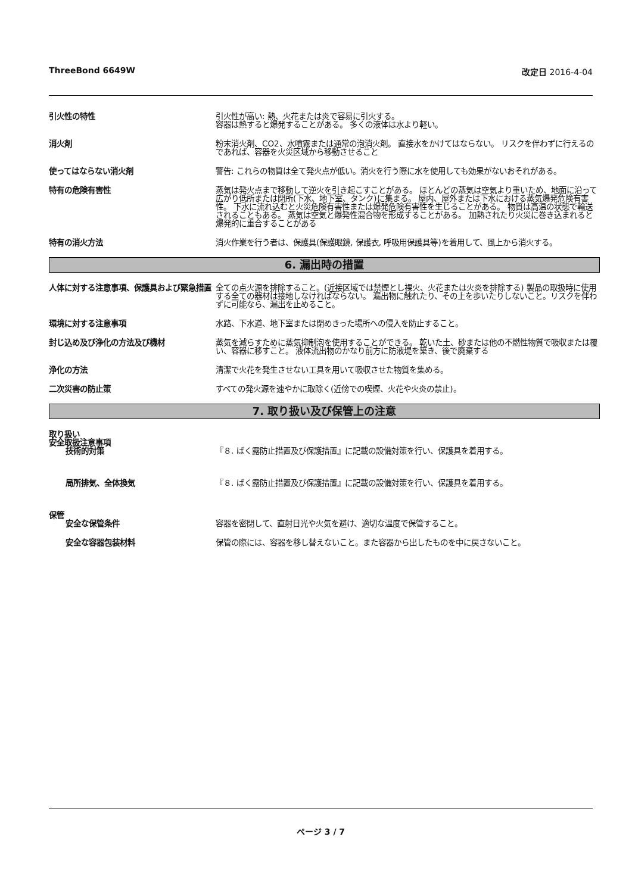ThreeBond 6649W 改定日 2016-4-04
引火性の特性 引火性が高い: 熱、火花または炎で容易に引火する。
容器は熱すると爆発することがある。 多くの液体は水より軽い。
消火剤 粉末消火剤、CO2、水噴霧または通常の泡消火剤。 直接水をかけてはならない。 リスクを伴わずに行えるのであれば、容器を火災区域から移動させること
使ってはならない消火剤 警告: これらの物質は全て発火点が低い。消火を行う際に水を使用しても効果がないおそれがある。
特有の危険有害性 蒸気は発火点まで移動して逆火を引き起こすことがある。 ほとんどの蒸気は空気より重いため、地面に沿って広がり低所または閉所(下水、地下室、タンク)に集まる。 屋内、屋外または下水における蒸気爆発危険有害性。 下水に流れ込むと火災危険有害性または爆発危険有害性を生じることがある。 物質は高温の状態で輸送されることもある。 蒸気は空気と爆発性混合物を形成することがある。 加熱されたり火災に巻き込まれると爆発的に重合することがある
特有の消火方法 消火作業を行う者は、保護具(保護眼鏡, 保護衣, 呼吸用保護具等)を着用して、風上から消火する。
6. 漏出時の措置
人体に対する注意事項、保護具および緊急措置
全ての点火源を排除すること。(近接区域では禁煙とし裸火、火花または火炎を排除する) 製品の取扱時に使用する全ての器材は接地しなければならない。 漏出物に触れたり、その上を歩いたりしないこと。リスクを伴わずに可能なら、漏出を止めること。
環境に対する注意事項 水路、下水道、地下室または閉めきった場所への侵入を防止すること。
封じ込め及び浄化の方法及び機材 蒸気を減らすために蒸気抑制泡を使用することができる。 乾いた土、砂または他の不燃性物質で吸収または覆い、容器に移すこと。 液体流出物のかなり前方に防液堤を築き、後で廃棄する
浄化の方法 清潔で火花を発生させない工具を用いて吸収させた物質を集める。
二次災害の防止策 すべての発火源を速やかに取除く(近傍での喫煙、火花や火炎の禁止)。
7. 取り扱い及び保管上の注意
取り扱い
安全取扱注意事項
技術的対策 『８. ばく露防止措置及び保護措置』に記載の設備対策を行い、保護具を着用する。
局所排気、全体換気 『８. ばく露防止措置及び保護措置』に記載の設備対策を行い、保護具を着用する。
保管
安全な保管条件 容器を密閉して、直射日光や火気を避け、適切な温度で保管すること。
安全な容器包装材料 保管の際には、容器を移し替えないこと。また容器から出したものを中に戻さないこと。
ページ 3 / 7